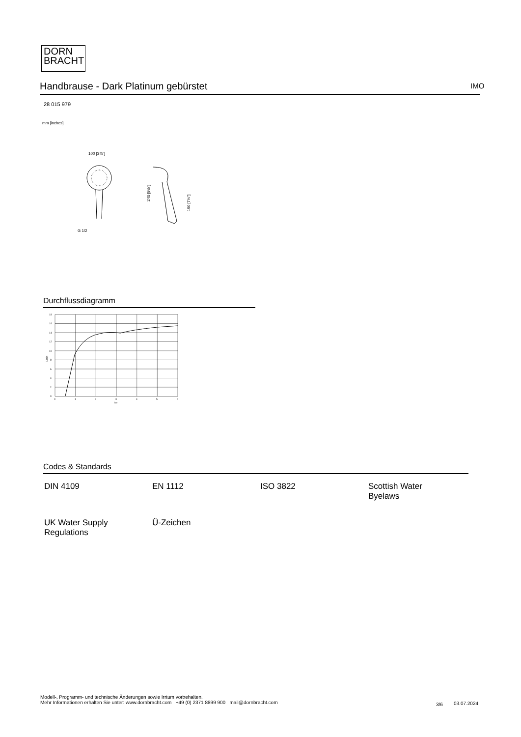DORN
BRACHT
Handbrause - Dark Platinum gebürstet IMO
28 015 979
mm [inches]
100 [3⅞"]
G 1/2
240 [9½"]
190 [7½"]
Durchflussdiagramm
18
16
14
12
10
8
6
4
2
0
0
1
2
3
4
5
6
bar
L/min
Codes & Standards
| DIN 4109 | EN 1112 | ISO 3822 | Scottish Water Byelaws |
| UK Water Supply Regulations | Ü-Zeichen | | |
Modell-, Programm- und technische Änderungen sowie Irrtum vorbehalten.
Mehr Informationen erhalten Sie unter: www.dornbracht.com +49 (0) 2371 8899 900 mail@dornbracht.com
3/6 03.07.2024